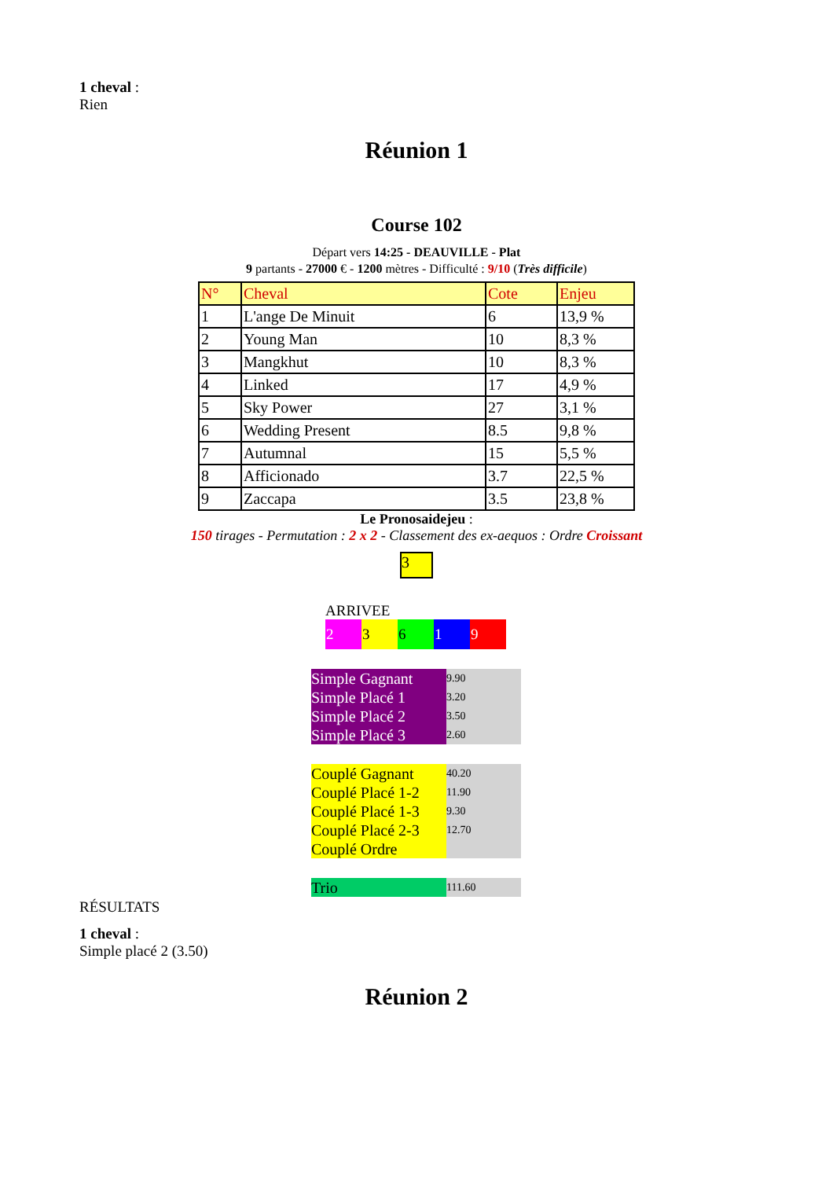1 cheval :
Rien
Réunion 1
Course 102
Départ vers 14:25 - DEAUVILLE - Plat
9 partants - 27000 € - 1200 mètres - Difficulté : 9/10 (Très difficile)
| N° | Cheval | Cote | Enjeu |
| 1 | L'ange De Minuit | 6 | 13,9 % |
| 2 | Young Man | 10 | 8,3 % |
| 3 | Mangkhut | 10 | 8,3 % |
| 4 | Linked | 17 | 4,9 % |
| 5 | Sky Power | 27 | 3,1 % |
| 6 | Wedding Present | 8.5 | 9,8 % |
| 7 | Autumnal | 15 | 5,5 % |
| 8 | Afficionado | 3.7 | 22,5 % |
| 9 | Zaccapa | 3.5 | 23,8 % |
Le Pronosaidejeu :
150 tirages - Permutation : 2 x 2 - Classement des ex-aequos : Ordre Croissant
3
ARRIVEE
2 3 6 1 9
| Simple Gagnant | 9.90 |
| Simple Placé 1 | 3.20 |
| Simple Placé 2 | 3.50 |
| Simple Placé 3 | 2.60 |
| Couplé Gagnant | 40.20 |
| Couplé Placé 1-2 | 11.90 |
| Couplé Placé 1-3 | 9.30 |
| Couplé Placé 2-3 | 12.70 |
| Couplé Ordre | |
| Trio | 111.60 |
RÉSULTATS
1 cheval :
Simple placé 2 (3.50)
Réunion 2